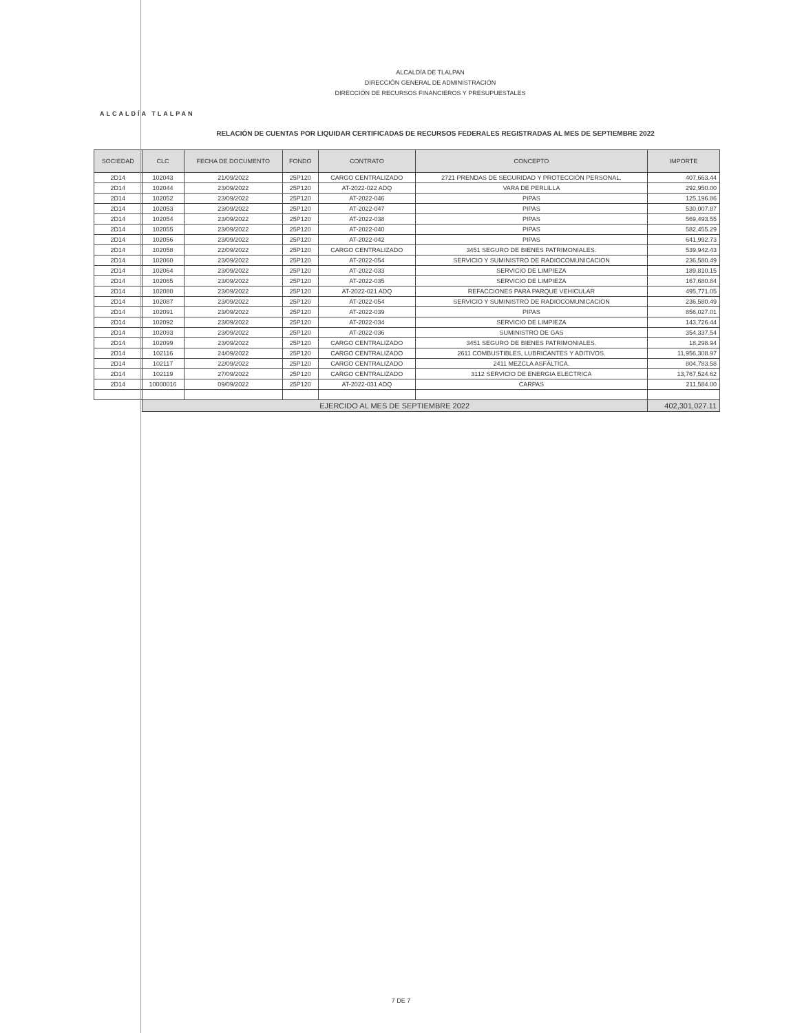ALCALDÍA TLALPAN
ALCALDÍA DE TLALPAN
DIRECCIÓN GENERAL DE ADMINISTRACIÓN
DIRECCIÓN DE RECURSOS FINANCIEROS Y PRESUPUESTALES
RELACIÓN DE CUENTAS POR LIQUIDAR CERTIFICADAS DE RECURSOS FEDERALES REGISTRADAS AL MES DE SEPTIEMBRE 2022
| SOCIEDAD | CLC | FECHA DE DOCUMENTO | FONDO | CONTRATO | CONCEPTO | IMPORTE |
| --- | --- | --- | --- | --- | --- | --- |
| 2D14 | 102043 | 21/09/2022 | 25P120 | CARGO CENTRALIZADO | 2721 PRENDAS DE SEGURIDAD Y PROTECCIÓN PERSONAL. | 407,663.44 |
| 2D14 | 102044 | 23/09/2022 | 25P120 | AT-2022-022 ADQ | VARA DE PERLILLA | 292,950.00 |
| 2D14 | 102052 | 23/09/2022 | 25P120 | AT-2022-046 | PIPAS | 125,196.86 |
| 2D14 | 102053 | 23/09/2022 | 25P120 | AT-2022-047 | PIPAS | 530,007.87 |
| 2D14 | 102054 | 23/09/2022 | 25P120 | AT-2022-038 | PIPAS | 569,493.55 |
| 2D14 | 102055 | 23/09/2022 | 25P120 | AT-2022-040 | PIPAS | 582,455.29 |
| 2D14 | 102056 | 23/09/2022 | 25P120 | AT-2022-042 | PIPAS | 641,992.73 |
| 2D14 | 102058 | 22/09/2022 | 25P120 | CARGO CENTRALIZADO | 3451 SEGURO DE BIENES PATRIMONIALES. | 539,942.43 |
| 2D14 | 102060 | 23/09/2022 | 25P120 | AT-2022-054 | SERVICIO Y SUMINISTRO DE RADIOCOMUNICACION | 236,580.49 |
| 2D14 | 102064 | 23/09/2022 | 25P120 | AT-2022-033 | SERVICIO DE LIMPIEZA | 189,810.15 |
| 2D14 | 102065 | 23/09/2022 | 25P120 | AT-2022-035 | SERVICIO DE LIMPIEZA | 167,680.84 |
| 2D14 | 102080 | 23/09/2022 | 25P120 | AT-2022-021 ADQ | REFACCIONES PARA PARQUE VEHICULAR | 495,771.05 |
| 2D14 | 102087 | 23/09/2022 | 25P120 | AT-2022-054 | SERVICIO Y SUMINISTRO DE RADIOCOMUNICACION | 236,580.49 |
| 2D14 | 102091 | 23/09/2022 | 25P120 | AT-2022-039 | PIPAS | 856,027.01 |
| 2D14 | 102092 | 23/09/2022 | 25P120 | AT-2022-034 | SERVICIO DE LIMPIEZA | 143,726.44 |
| 2D14 | 102093 | 23/09/2022 | 25P120 | AT-2022-036 | SUMINISTRO DE GAS | 354,337.54 |
| 2D14 | 102099 | 23/09/2022 | 25P120 | CARGO CENTRALIZADO | 3451 SEGURO DE BIENES PATRIMONIALES. | 18,298.94 |
| 2D14 | 102116 | 24/09/2022 | 25P120 | CARGO CENTRALIZADO | 2611 COMBUSTIBLES, LUBRICANTES Y ADITIVOS. | 11,956,308.97 |
| 2D14 | 102117 | 22/09/2022 | 25P120 | CARGO CENTRALIZADO | 2411 MEZCLA ASFÁLTICA. | 804,783.58 |
| 2D14 | 102119 | 27/09/2022 | 25P120 | CARGO CENTRALIZADO | 3112 SERVICIO DE ENERGIA ELECTRICA | 13,767,524.62 |
| 2D14 | 10000016 | 09/09/2022 | 25P120 | AT-2022-031 ADQ | CARPAS | 211,584.00 |
| | EJERCIDO AL MES DE SEPTIEMBRE 2022 | | | | | 402,301,027.11 |
7 DE 7